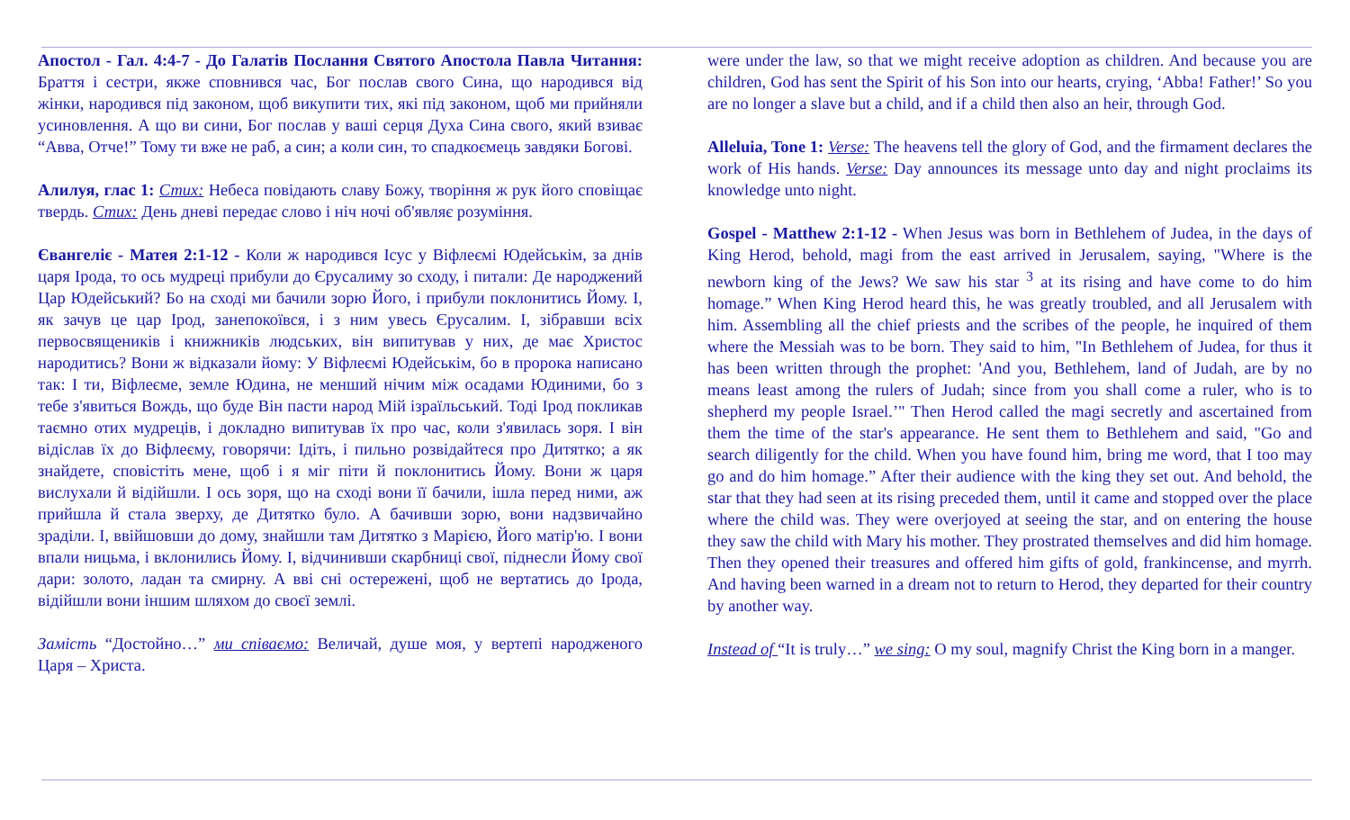Апостол - Гал. 4:4-7 - До Галатів Послання Святого Апостола Павла Читання: Браття і сестри, якже сповнився час, Бог послав свого Сина, що народився від жінки, народився під законом, щоб викупити тих, які під законом, щоб ми прийняли усиновлення. А що ви сини, Бог послав у ваші серця Духа Сина свого, який взиває “Авва, Отче!” Тому ти вже не раб, а син; а коли син, то спадкоємець завдяки Богові.
Алилуя, глас 1: Стих: Небеса повідають славу Божу, творіння ж рук його сповіщає твердь. Стих: День дневі передає слово і ніч ночі об'являє розуміння.
Євангеліє - Матея 2:1-12 - Коли ж народився Ісус у Віфлеємі Юдейськім, за днів царя Ірода, то ось мудреці прибули до Єрусалиму зо сходу, і питали: Де народжений Цар Юдейський? Бо на сході ми бачили зорю Його, і прибули поклонитись Йому. І, як зачув це цар Ірод, занепокоївся, і з ним увесь Єрусалим. І, зібравши всіх первосвящеників і книжників людських, він випитував у них, де має Христос народитись? Вони ж відказали йому: У Віфлеємі Юдейськім, бо в пророка написано так: І ти, Віфлеєме, земле Юдина, не менший нічим між осадами Юдиними, бо з тебе з'явиться Вождь, що буде Він пасти народ Мій ізраїльський. Тоді Ірод покликав таємно отих мудреців, і докладно випитував їх про час, коли з'явилась зоря. І він відіслав їх до Віфлеєму, говорячи: Ідіть, і пильно розвідайтеся про Дитятко; а як знайдете, сповістіть мене, щоб і я міг піти й поклонитись Йому. Вони ж царя вислухали й відійшли. І ось зоря, що на сході вони її бачили, ішла перед ними, аж прийшла й стала зверху, де Дитятко було. А бачивши зорю, вони надзвичайно зраділи. І, ввійшовши до дому, знайшли там Дитятко з Марією, Його матір'ю. І вони впали ницьма, і вклонились Йому. І, відчинивши скарбниці свої, піднесли Йому свої дари: золото, ладан та смирну. А вві сні остережені, щоб не вертатись до Ірода, відійшли вони іншим шляхом до своєї землі.
Замість “Достойно…” ми співаємо: Величай, душе моя, у вертепі народженого Царя – Христа.
were under the law, so that we might receive adoption as children. And because you are children, God has sent the Spirit of his Son into our hearts, crying, ‘Abba! Father!’ So you are no longer a slave but a child, and if a child then also an heir, through God.
Alleluia, Tone 1: Verse: The heavens tell the glory of God, and the firmament declares the work of His hands. Verse: Day announces its message unto day and night proclaims its knowledge unto night.
Gospel - Matthew 2:1-12 - When Jesus was born in Bethlehem of Judea, in the days of King Herod, behold, magi from the east arrived in Jerusalem, saying, "Where is the newborn king of the Jews? We saw his star <sup>3</sup> at its rising and have come to do him homage.” When King Herod heard this, he was greatly troubled, and all Jerusalem with him. Assembling all the chief priests and the scribes of the people, he inquired of them where the Messiah was to be born. They said to him, "In Bethlehem of Judea, for thus it has been written through the prophet: 'And you, Bethlehem, land of Judah, are by no means least among the rulers of Judah; since from you shall come a ruler, who is to shepherd my people Israel.’" Then Herod called the magi secretly and ascertained from them the time of the star's appearance. He sent them to Bethlehem and said, "Go and search diligently for the child. When you have found him, bring me word, that I too may go and do him homage.” After their audience with the king they set out. And behold, the star that they had seen at its rising preceded them, until it came and stopped over the place where the child was. They were overjoyed at seeing the star, and on entering the house they saw the child with Mary his mother. They prostrated themselves and did him homage. Then they opened their treasures and offered him gifts of gold, frankincense, and myrrh. And having been warned in a dream not to return to Herod, they departed for their country by another way.
Instead of “It is truly…” we sing: O my soul, magnify Christ the King born in a manger.